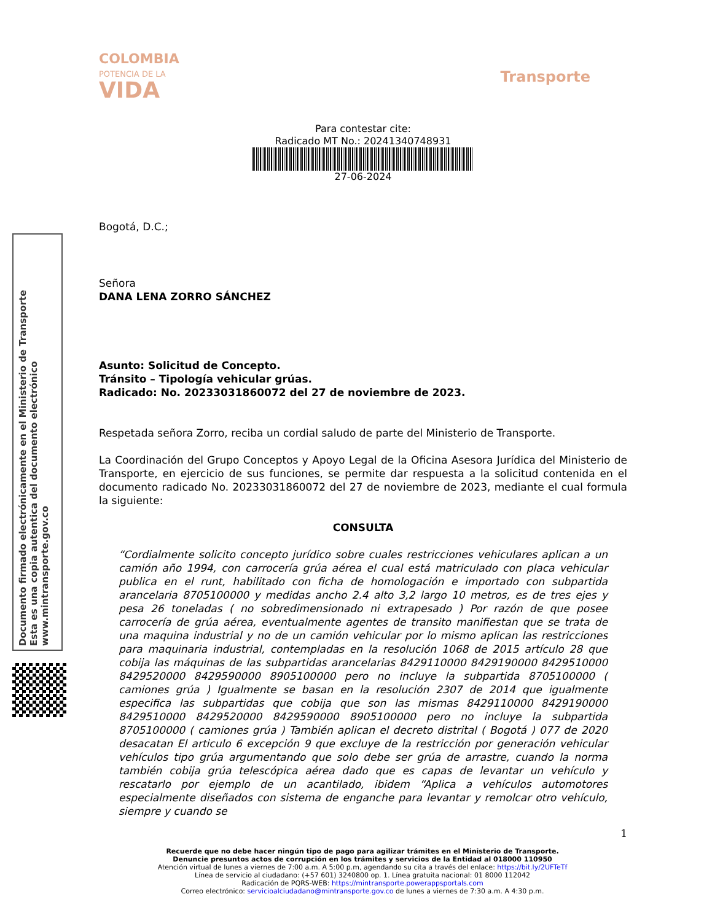Documento firmado electrónicamente en el Ministerio de Transporte
Esta es una copia autentica del documento electrónico
www.mintransporte.gov.co
COLOMBIA
POTENCIA DE LA
VIDA
Transporte
Para contestar cite:
Radicado MT No.: 20241340748931
27-06-2024
Bogotá, D.C.;
Señora
DANA LENA ZORRO SÁNCHEZ
Asunto: Solicitud de Concepto.
Tránsito – Tipología vehicular grúas.
Radicado: No. 20233031860072 del 27 de noviembre de 2023.
Respetada señora Zorro, reciba un cordial saludo de parte del Ministerio de Transporte.
La Coordinación del Grupo Conceptos y Apoyo Legal de la Oficina Asesora Jurídica del Ministerio de Transporte, en ejercicio de sus funciones, se permite dar respuesta a la solicitud contenida en el documento radicado No. 20233031860072 del 27 de noviembre de 2023, mediante el cual formula la siguiente:
CONSULTA
“Cordialmente solicito concepto jurídico sobre cuales restricciones vehiculares aplican a un camión año 1994, con carrocería grúa aérea el cual está matriculado con placa vehicular publica en el runt, habilitado con ficha de homologación e importado con subpartida arancelaria 8705100000 y medidas ancho 2.4 alto 3,2 largo 10 metros, es de tres ejes y pesa 26 toneladas ( no sobredimensionado ni extrapesado ) Por razón de que posee carrocería de grúa aérea, eventualmente agentes de transito manifiestan que se trata de una maquina industrial y no de un camión vehicular por lo mismo aplican las restricciones para maquinaria industrial, contempladas en la resolución 1068 de 2015 artículo 28 que cobija las máquinas de las subpartidas arancelarias 8429110000 8429190000 8429510000 8429520000 8429590000 8905100000 pero no incluye la subpartida 8705100000 ( camiones grúa ) Igualmente se basan en la resolución 2307 de 2014 que igualmente especifica las subpartidas que cobija que son las mismas 8429110000 8429190000 8429510000 8429520000 8429590000 8905100000 pero no incluye la subpartida 8705100000 ( camiones grúa ) También aplican el decreto distrital ( Bogotá ) 077 de 2020 desacatan El articulo 6 excepción 9 que excluye de la restricción por generación vehicular vehículos tipo grúa argumentando que solo debe ser grúa de arrastre, cuando la norma también cobija grúa telescópica aérea dado que es capas de levantar un vehículo y rescatarlo por ejemplo de un acantilado, ibidem “Aplica a vehículos automotores especialmente diseñados con sistema de enganche para levantar y remolcar otro vehículo, siempre y cuando se
1
Recuerde que no debe hacer ningún tipo de pago para agilizar trámites en el Ministerio de Transporte.
Denuncie presuntos actos de corrupción en los trámites y servicios de la Entidad al 018000 110950
Atención virtual de lunes a viernes de 7:00 a.m. A 5:00 p.m, agendando su cita a través del enlace: https://bit.ly/2UFTeTf
Línea de servicio al ciudadano: (+57 601) 3240800 op. 1. Línea gratuita nacional: 01 8000 112042
Radicación de PQRS-WEB: https://mintransporte.powerappsportals.com
Correo electrónico: servicioalciudadano@mintransporte.gov.co de lunes a viernes de 7:30 a.m. A 4:30 p.m.